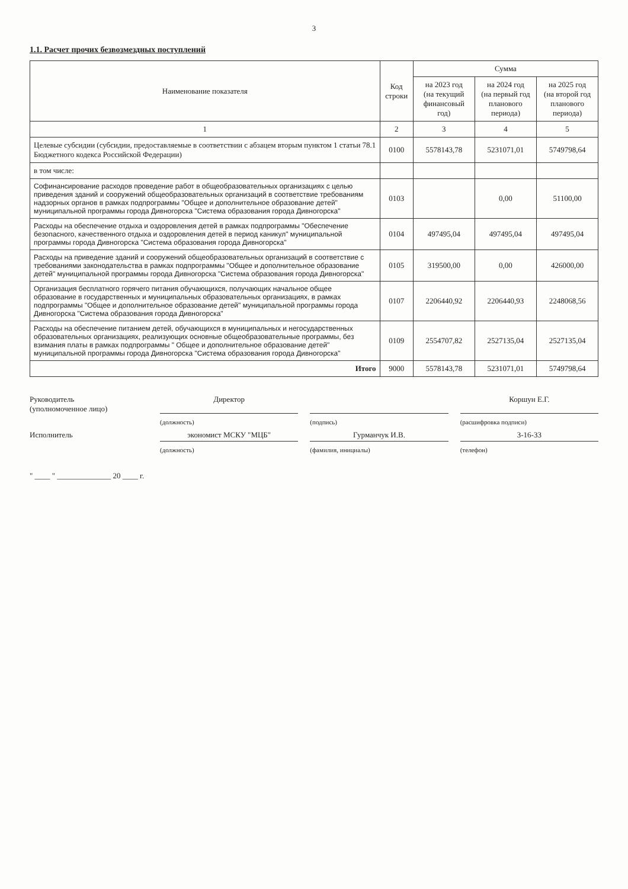3
1.1. Расчет прочих безвозмездных поступлений
| Наименование показателя | Код строки | Сумма | | |
| --- | --- | --- | --- | --- |
| | | на 2023 год (на текущий финансовый год) | на 2024 год (на первый год планового периода) | на 2025 год (на второй год планового периода) |
| 1 | 2 | 3 | 4 | 5 |
| Целевые субсидии (субсидии, предоставляемые в соответствии с абзацем вторым пунктом 1 статьи 78.1 Бюджетного кодекса Российской Федерации) | 0100 | 5578143,78 | 5231071,01 | 5749798,64 |
| в том числе: | | | | |
| Софинансирование расходов проведение работ в общеобразовательных организациях с целью приведения зданий и сооружений общеобразовательных организаций в соответствие требованиям надзорных органов в рамках подпрограммы "Общее и дополнительное образование детей" муниципальной программы города Дивногорска "Система образования города Дивногорска" | 0103 | | 0,00 | 51100,00 |
| Расходы на обеспечение отдыха и оздоровления детей в рамках подпрограммы "Обеспечение безопасного, качественного отдыха и оздоровления детей в период каникул" муниципальной программы города Дивногорска "Система образования города Дивногорска" | 0104 | 497495,04 | 497495,04 | 497495,04 |
| Расходы на приведение зданий и сооружений общеобразовательных организаций в соответствие с требованиями законодательства в рамках подпрограммы "Общее и дополнительное образование детей" муниципальной программы города Дивногорска "Система образования города Дивногорска" | 0105 | 319500,00 | 0,00 | 426000,00 |
| Организация бесплатного горячего питания обучающихся, получающих начальное общее образование в государственных и муниципальных образовательных организациях, в рамках подпрограммы "Общее и дополнительное образование детей" муниципальной программы города Дивногорска "Система образования города Дивногорска" | 0107 | 2206440,92 | 2206440,93 | 2248068,56 |
| Расходы на обеспечение питанием детей, обучающихся в муниципальных и негосударственных образовательных организациях, реализующих основные общеобразовательные программы, без взимания платы в рамках подпрограммы " Общее и дополнительное образование детей" муниципальной программы города Дивногорска "Система образования города Дивногорска" | 0109 | 2554707,82 | 2527135,04 | 2527135,04 |
| Итого | 9000 | 5578143,78 | 5231071,01 | 5749798,64 |
Руководитель
(уполномоченное лицо)
Директор
Коршун Е.Г.
(должность) (подпись) (расшифровка подписи) Исполнитель
экономист МСКУ "МЦБ"
Гурманчук И.В.
3-16-33
(должность) (фамилия, инициалы) (телефон)
" ____ " ______________ 20 ____ г.